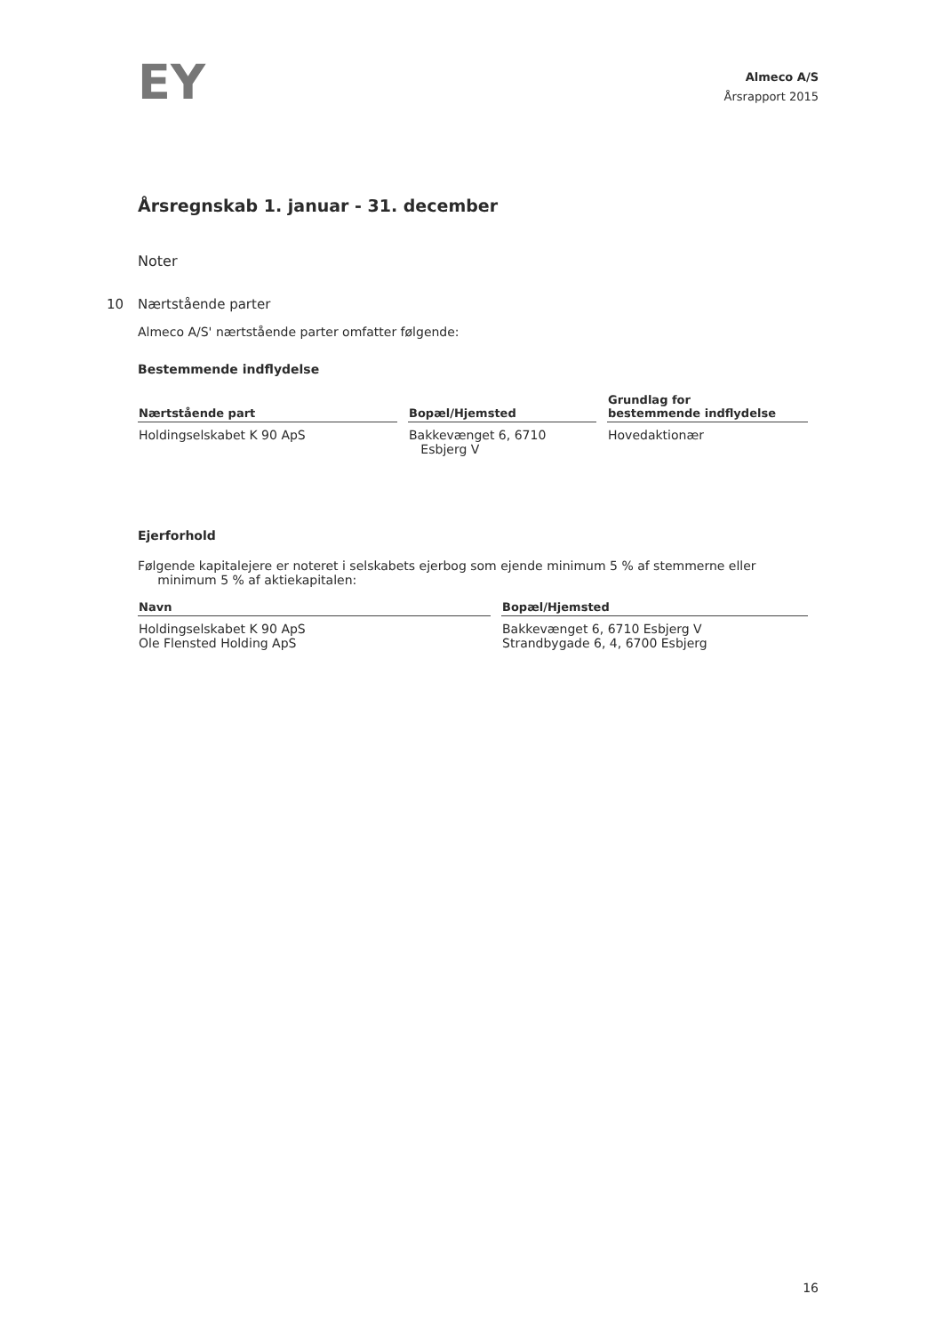EY
Almeco A/S
Årsrapport 2015
Årsregnskab 1. januar - 31. december
Noter
10 Nærtstående parter
Almeco A/S' nærtstående parter omfatter følgende:
Bestemmende indflydelse
| Nærtstående part | Bopæl/Hjemsted | Grundlag for bestemmende indflydelse |
| --- | --- | --- |
| Holdingselskabet K 90 ApS | Bakkevænget 6, 6710 Esbjerg V | Hovedaktionær |
Ejerforhold
Følgende kapitalejere er noteret i selskabets ejerbog som ejende minimum 5 % af stemmerne eller
minimum 5 % af aktiekapitalen:
| Navn | Bopæl/Hjemsted |
| --- | --- |
| Holdingselskabet K 90 ApS Ole Flensted Holding ApS | Bakkevænget 6, 6710 Esbjerg V Strandbygade 6, 4, 6700 Esbjerg |
16